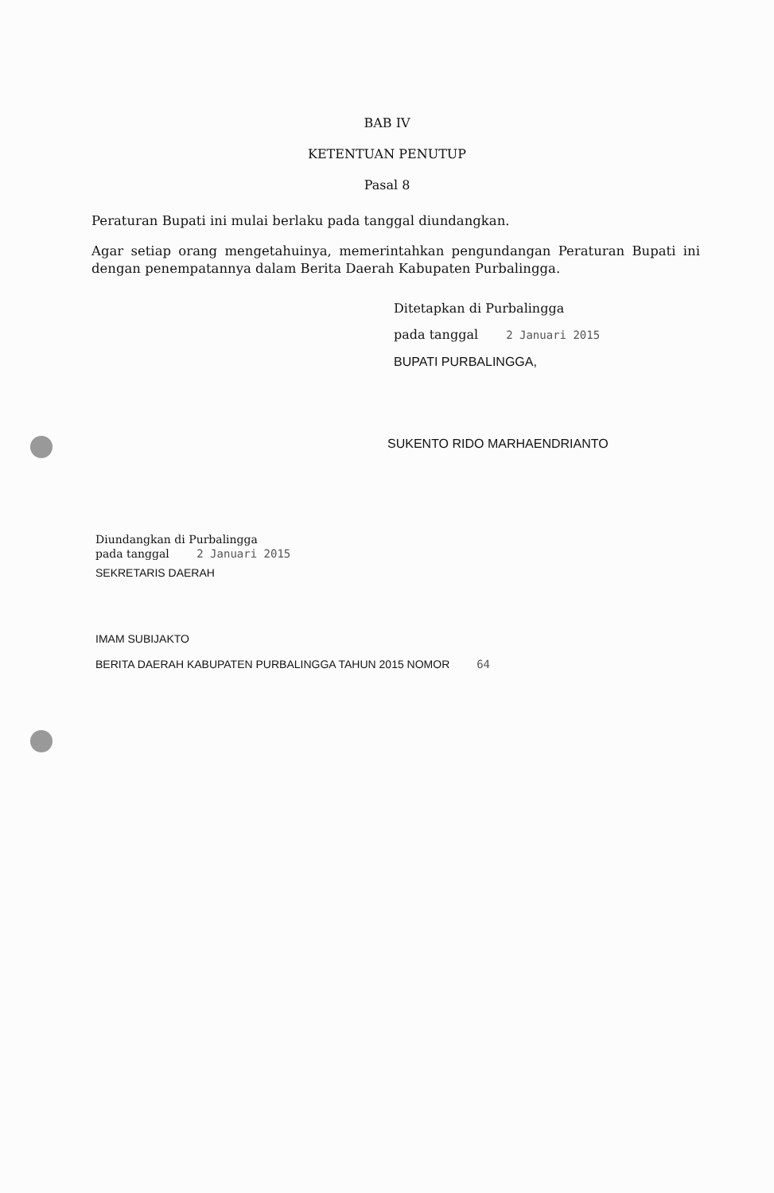BAB IV
KETENTUAN PENUTUP
Pasal 8
Peraturan Bupati ini mulai berlaku pada tanggal diundangkan.
Agar setiap orang mengetahuinya, memerintahkan pengundangan Peraturan Bupati ini dengan penempatannya dalam Berita Daerah Kabupaten Purbalingga.
Ditetapkan di Purbalingga
pada tanggal 2 Januari 2015
BUPATI PURBALINGGA,
SUKENTO RIDO MARHAENDRIANTO
Diundangkan di Purbalingga
pada tanggal 2 Januari 2015
SEKRETARIS DAERAH
IMAM SUBIJAKTO
BERITA DAERAH KABUPATEN PURBALINGGA TAHUN 2015 NOMOR 64